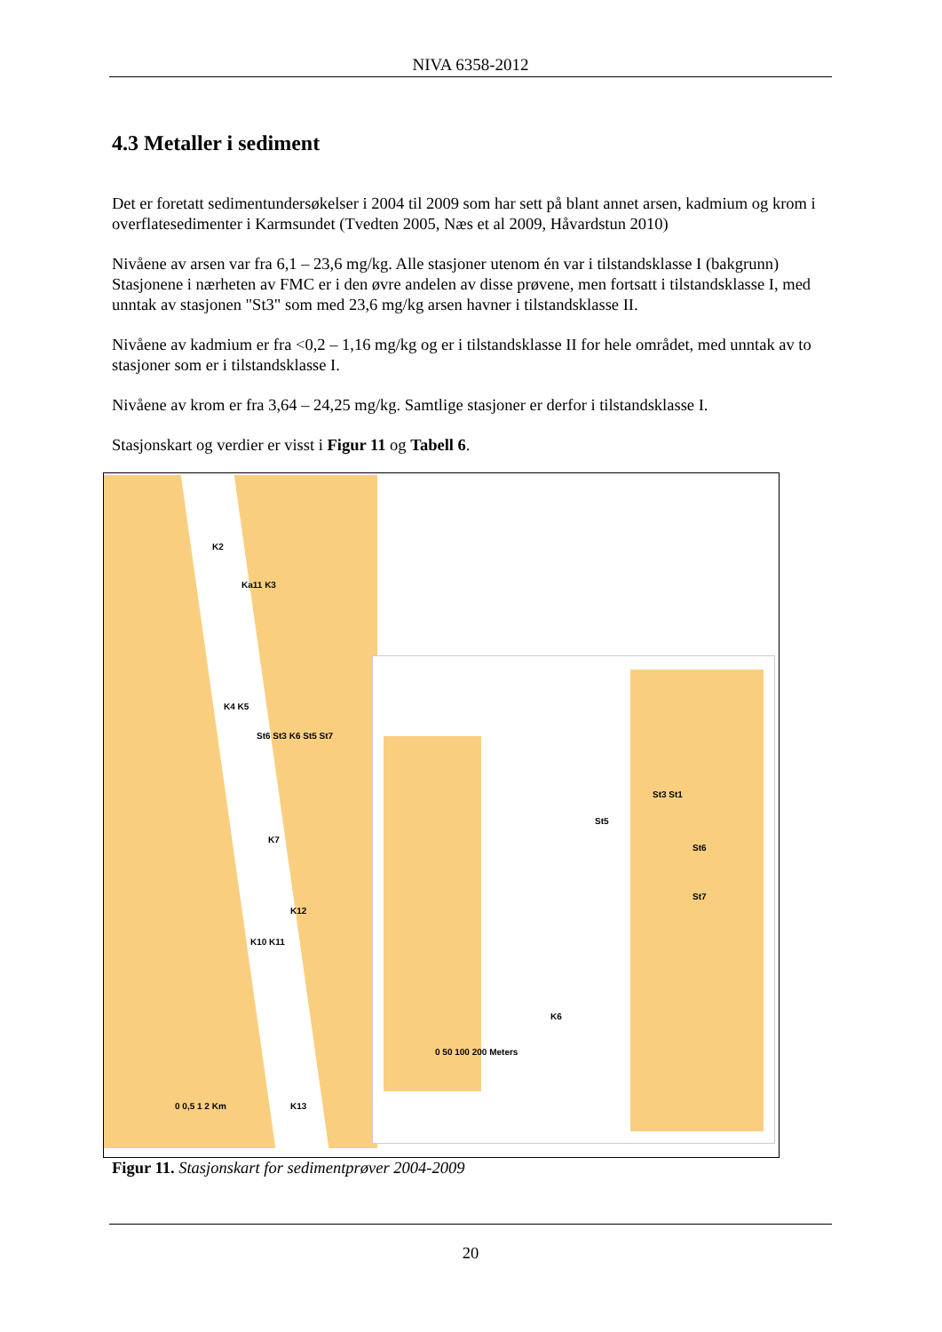NIVA 6358-2012
4.3 Metaller i sediment
Det er foretatt sedimentundersøkelser i 2004 til 2009 som har sett på blant annet arsen, kadmium og krom i overflatesedimenter i Karmsundet (Tvedten 2005, Næs et al 2009, Håvardstun 2010)
Nivåene av arsen var fra 6,1 – 23,6 mg/kg. Alle stasjoner utenom én var i tilstandsklasse I (bakgrunn) Stasjonene i nærheten av FMC er i den øvre andelen av disse prøvene, men fortsatt i tilstandsklasse I, med unntak av stasjonen "St3" som med 23,6 mg/kg arsen havner i tilstandsklasse II.
Nivåene av kadmium er fra <0,2 – 1,16 mg/kg og er i tilstandsklasse II for hele området, med unntak av to stasjoner som er i tilstandsklasse I.
Nivåene av krom er fra 3,64 – 24,25 mg/kg. Samtlige stasjoner er derfor i tilstandsklasse I.
Stasjonskart og verdier er visst i Figur 11 og Tabell 6.
K2
Ka11 K3
K4 K5
St6 St3 K6 St5 St7
K7
K12
K10 K11
0 0,5 1 2 Km K13
St3 St1
St5
St6
St7
K6
0 50 100 200 Meters
Figur 11. Stasjonskart for sedimentprøver 2004-2009
20